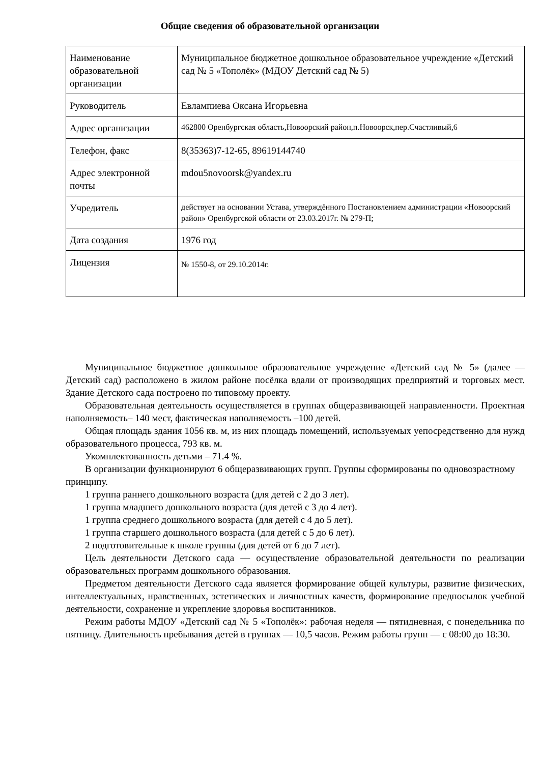Общие сведения об образовательной организации
| Наименование образовательной организации | Муниципальное бюджетное дошкольное образовательное учреждение «Детский сад № 5 «Тополёк» (МДОУ Детский сад № 5) |
| Руководитель | Евлампиева Оксана Игорьевна |
| Адрес организации | 462800 Оренбургская область,Новоорский район,п.Новоорск,пер.Счастливый,6 |
| Телефон, факс | 8(35363)7-12-65, 89619144740 |
| Адрес электронной почты | mdou5novoorsk@yandex.ru |
| Учредитель | действует на основании Устава, утверждённого Постановлением администрации «Новоорский район» Оренбургской области от 23.03.2017г. № 279-П; |
| Дата создания | 1976 год |
| Лицензия | № 1550-8, от 29.10.2014г. |
Муниципальное бюджетное дошкольное образовательное учреждение «Детский сад № 5» (далее — Детский сад) расположено в жилом районе посёлка вдали от производящих предприятий и торговых мест. Здание Детского сада построено по типовому проекту.
Образовательная деятельность осуществляется в группах общеразвивающей направленности. Проектная наполняемость– 140 мест, фактическая наполняемость –100 детей.
Общая площадь здания 1056 кв. м, из них площадь помещений, используемых уепосредственно для нужд образовательного процесса, 793 кв. м.
Укомплектованность детьми – 71.4 %.
В организации функционируют 6 общеразвивающих групп. Группы сформированы по одновозрастному принципу.
1 группа раннего дошкольного возраста (для детей с 2 до 3 лет).
1 группа младшего дошкольного возраста (для детей с 3 до 4 лет).
1 группа среднего дошкольного возраста (для детей с 4 до 5 лет).
1 группа старшего дошкольного возраста (для детей с 5 до 6 лет).
2 подготовительные к школе группы (для детей от 6 до 7 лет).
Цель деятельности Детского сада — осуществление образовательной деятельности по реализации образовательных программ дошкольного образования.
Предметом деятельности Детского сада является формирование общей культуры, развитие физических, интеллектуальных, нравственных, эстетических и личностных качеств, формирование предпосылок учебной деятельности, сохранение и укрепление здоровья воспитанников.
Режим работы МДОУ «Детский сад № 5 «Тополёк»: рабочая неделя — пятидневная, с понедельника по пятницу. Длительность пребывания детей в группах — 10,5 часов. Режим работы групп — с 08:00 до 18:30.